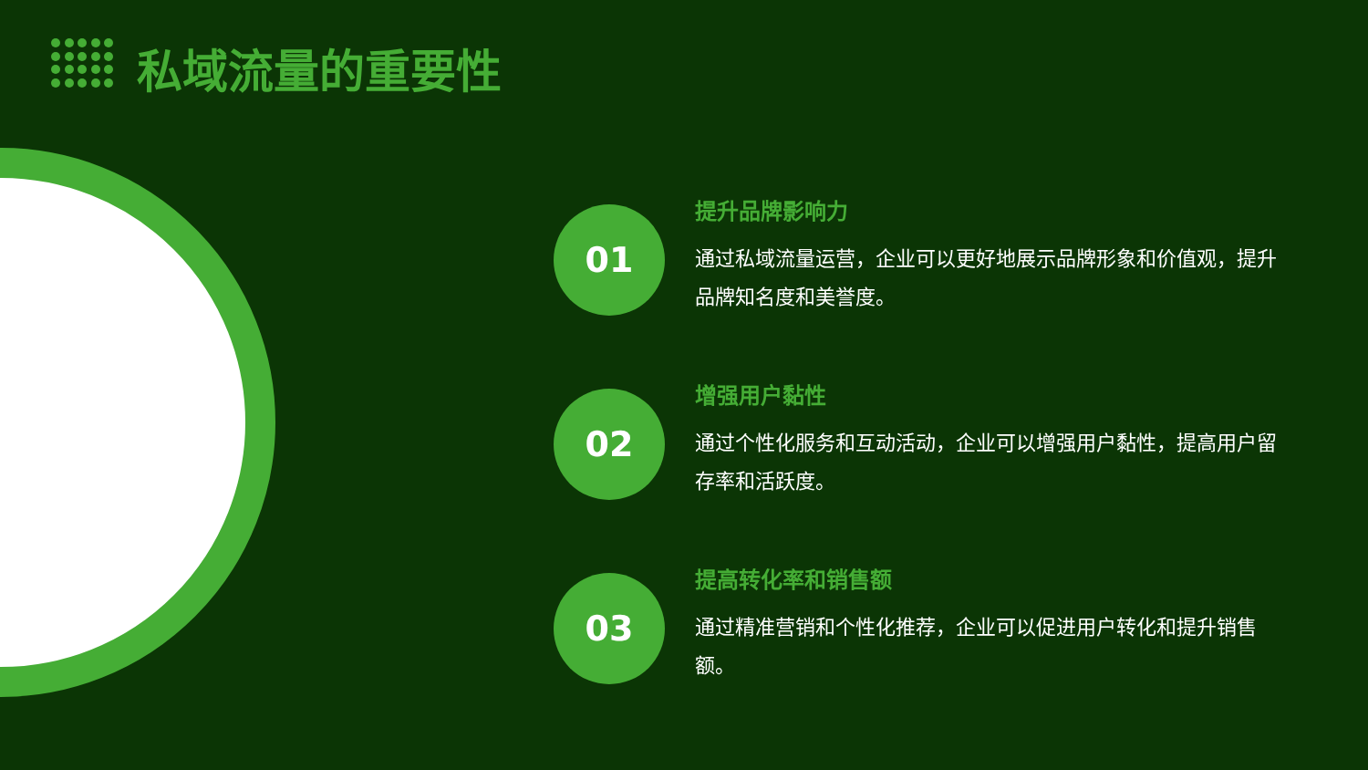私域流量的重要性
01
提升品牌影响力
通过私域流量运营，企业可以更好地展示品牌形象和价值观，提升品牌知名度和美誉度。
02
增强用户黏性
通过个性化服务和互动活动，企业可以增强用户黏性，提高用户留存率和活跃度。
03
提高转化率和销售额
通过精准营销和个性化推荐，企业可以促进用户转化和提升销售额。